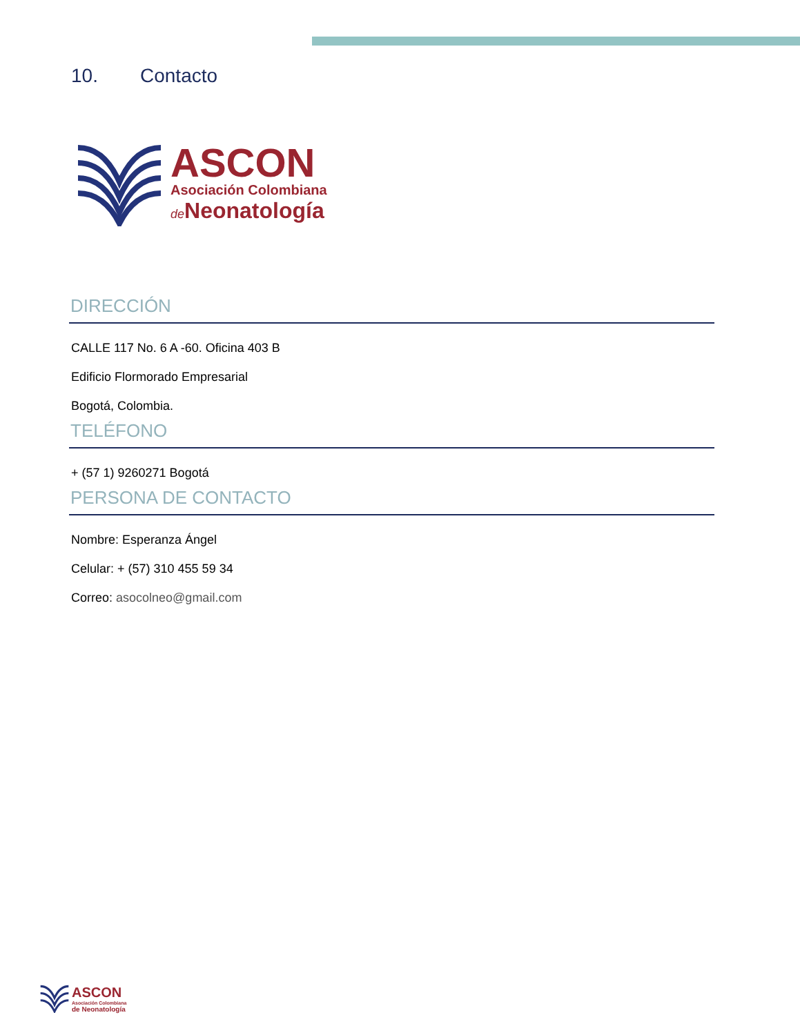10. Contacto
ASCON
Asociación Colombiana
de Neonatología
DIRECCIÓN
CALLE 117 No. 6 A -60. Oficina 403 B
Edificio Flormorado Empresarial
Bogotá, Colombia.
TELÉFONO
+ (57 1) 9260271 Bogotá
PERSONA DE CONTACTO
Nombre: Esperanza Ángel
Celular: + (57) 310 455 59 34
Correo: asocolneo@gmail.com
ASCON
Asociación Colombiana
de Neonatología